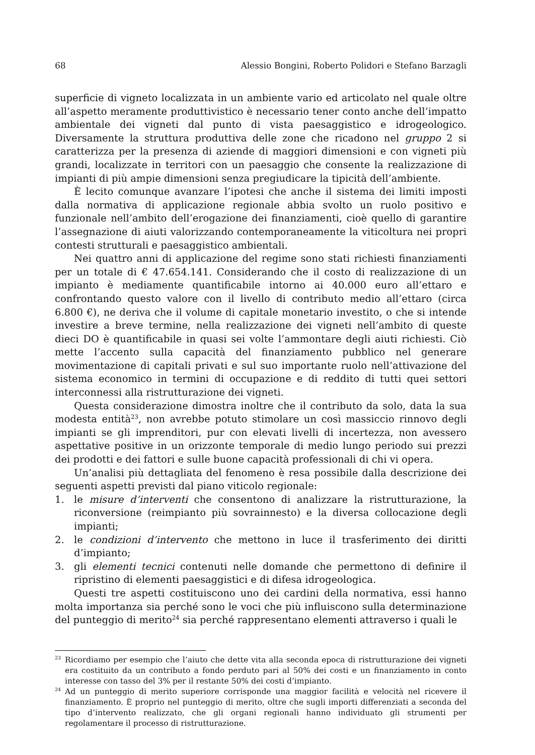68 Alessio Bongini, Roberto Polidori e Stefano Barzagli
superficie di vigneto localizzata in un ambiente vario ed articolato nel quale oltre all’aspetto meramente produttivistico è necessario tener conto anche dell’impatto ambientale dei vigneti dal punto di vista paesaggistico e idrogeologico. Diversamente la struttura produttiva delle zone che ricadono nel gruppo 2 si caratterizza per la presenza di aziende di maggiori dimensioni e con vigneti più grandi, localizzate in territori con un paesaggio che consente la realizzazione di impianti di più ampie dimensioni senza pregiudicare la tipicità dell’ambiente.
È lecito comunque avanzare l’ipotesi che anche il sistema dei limiti imposti dalla normativa di applicazione regionale abbia svolto un ruolo positivo e funzionale nell’ambito dell’erogazione dei finanziamenti, cioè quello di garantire l’assegnazione di aiuti valorizzando contemporaneamente la viticoltura nei propri contesti strutturali e paesaggistico ambientali.
Nei quattro anni di applicazione del regime sono stati richiesti finanziamenti per un totale di € 47.654.141. Considerando che il costo di realizzazione di un impianto è mediamente quantificabile intorno ai 40.000 euro all’ettaro e confrontando questo valore con il livello di contributo medio all’ettaro (circa 6.800 €), ne deriva che il volume di capitale monetario investito, o che si intende investire a breve termine, nella realizzazione dei vigneti nell’ambito di queste dieci DO è quantificabile in quasi sei volte l’ammontare degli aiuti richiesti. Ciò mette l’accento sulla capacità del finanziamento pubblico nel generare movimentazione di capitali privati e sul suo importante ruolo nell’attivazione del sistema economico in termini di occupazione e di reddito di tutti quei settori interconnessi alla ristrutturazione dei vigneti.
Questa considerazione dimostra inoltre che il contributo da solo, data la sua modesta entità<sup>23</sup>, non avrebbe potuto stimolare un così massiccio rinnovo degli impianti se gli imprenditori, pur con elevati livelli di incertezza, non avessero aspettative positive in un orizzonte temporale di medio lungo periodo sui prezzi dei prodotti e dei fattori e sulle buone capacità professionali di chi vi opera.
Un’analisi più dettagliata del fenomeno è resa possibile dalla descrizione dei seguenti aspetti previsti dal piano viticolo regionale:
1. le misure d’interventi che consentono di analizzare la ristrutturazione, la riconversione (reimpianto più sovrainnesto) e la diversa collocazione degli impianti;
2. le condizioni d’intervento che mettono in luce il trasferimento dei diritti d’impianto;
3. gli elementi tecnici contenuti nelle domande che permettono di definire il ripristino di elementi paesaggistici e di difesa idrogeologica.
Questi tre aspetti costituiscono uno dei cardini della normativa, essi hanno molta importanza sia perché sono le voci che più influiscono sulla determinazione del punteggio di merito<sup>24</sup> sia perché rappresentano elementi attraverso i quali le
<sup>23</sup> Ricordiamo per esempio che l’aiuto che dette vita alla seconda epoca di ristrutturazione dei vigneti era costituito da un contributo a fondo perduto pari al 50% dei costi e un finanziamento in conto interesse con tasso del 3% per il restante 50% dei costi d’impianto.
<sup>24</sup> Ad un punteggio di merito superiore corrisponde una maggior facilità e velocità nel ricevere il finanziamento. È proprio nel punteggio di merito, oltre che sugli importi differenziati a seconda del tipo d’intervento realizzato, che gli organi regionali hanno individuato gli strumenti per regolamentare il processo di ristrutturazione.